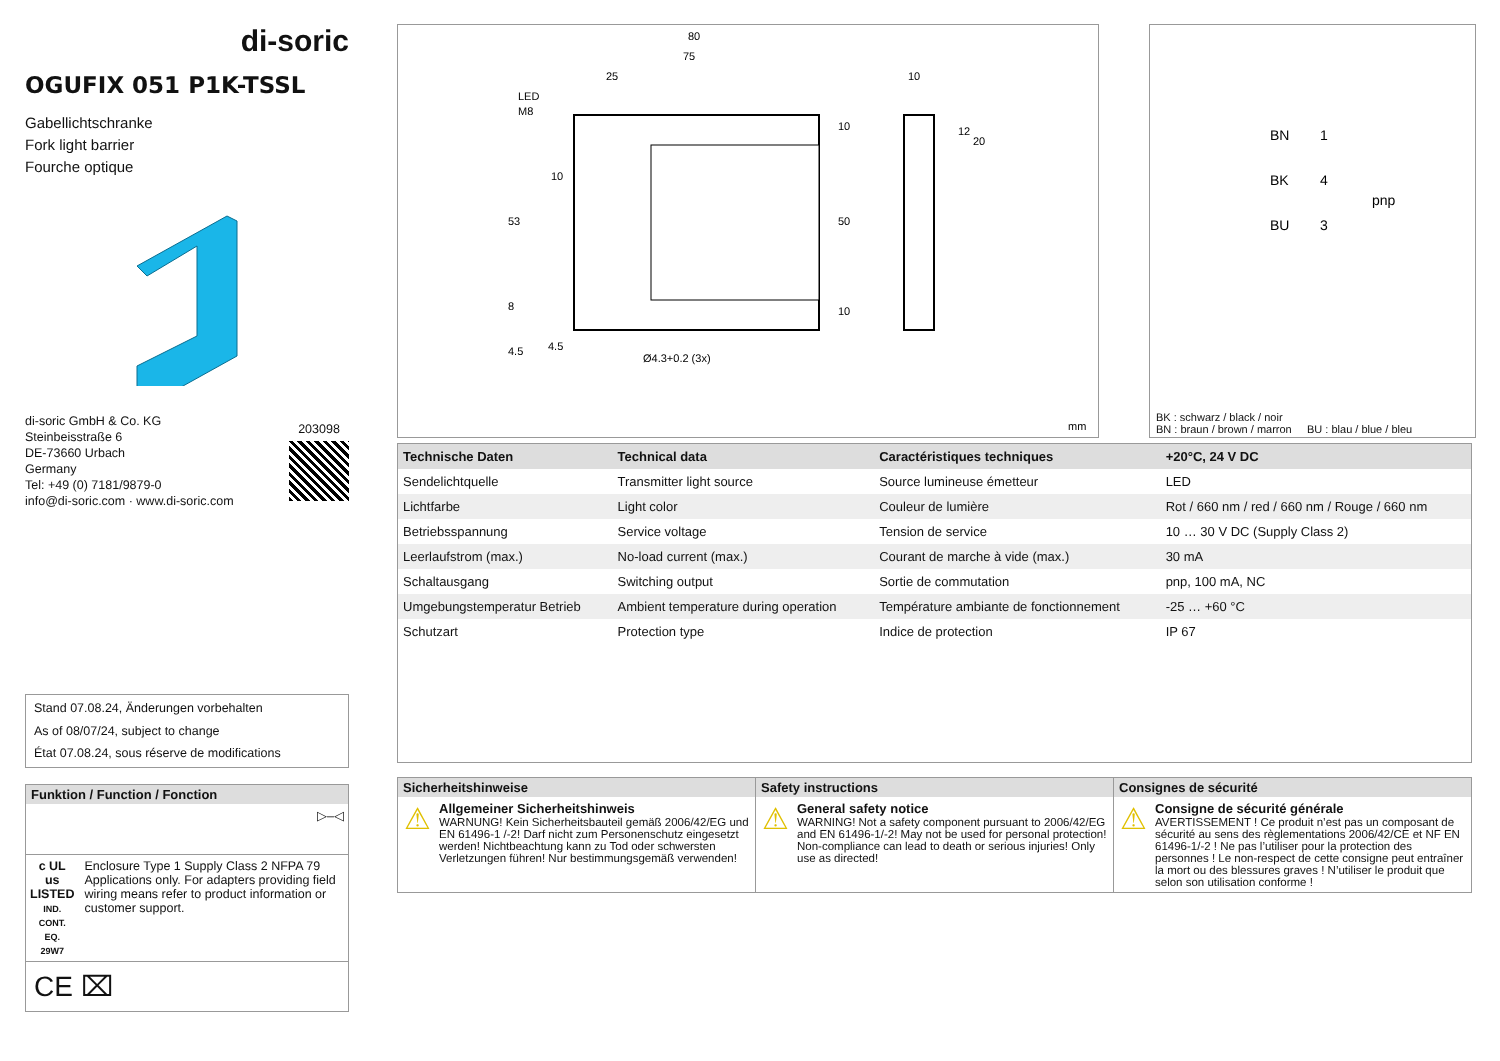di-soric
OGUFIX 051 P1K-TSSL
Gabellichtschranke
Fork light barrier
Fourche optique
di-soric GmbH & Co. KG
Steinbeisstraße 6
DE-73660 Urbach
Germany
Tel: +49 (0) 7181/9879-0
info@di-soric.com · www.di-soric.com
203098
Stand 07.08.24, Änderungen vorbehalten
As of 08/07/24, subject to change
État 07.08.24, sous réserve de modifications
Funktion / Function / Fonction
▷–◁
c UL us
LISTED
IND. CONT. EQ.
29W7
Enclosure Type 1 Supply Class 2 NFPA 79 Applications only. For adapters providing field wiring means refer to product information or customer support.
CE ⌧
80
75
25
LED
M8
10
53
50
10
10
8
4.5
4.5
Ø4.3+0.2 (3x)
10
12
20
mm
BN
1
BK
4
BU
3
pnp
BK : schwarz / black / noir
BN : braun / brown / marron BU : blau / blue / bleu
| Technische Daten | Technical data | Caractéristiques techniques | +20°C, 24 V DC |
| --- | --- | --- | --- |
| Sendelichtquelle | Transmitter light source | Source lumineuse émetteur | LED |
| Lichtfarbe | Light color | Couleur de lumière | Rot / 660 nm / red / 660 nm / Rouge / 660 nm |
| Betriebsspannung | Service voltage | Tension de service | 10 … 30 V DC (Supply Class 2) |
| Leerlaufstrom (max.) | No-load current (max.) | Courant de marche à vide (max.) | 30 mA |
| Schaltausgang | Switching output | Sortie de commutation | pnp, 100 mA, NC |
| Umgebungstemperatur Betrieb | Ambient temperature during operation | Température ambiante de fonctionnement | -25 … +60 °C |
| Schutzart | Protection type | Indice de protection | IP 67 |
Sicherheitshinweise
⚠
Allgemeiner Sicherheitshinweis
WARNUNG! Kein Sicherheitsbauteil gemäß 2006/42/EG und EN 61496-1 /-2! Darf nicht zum Personenschutz eingesetzt werden! Nichtbeachtung kann zu Tod oder schwersten Verletzungen führen! Nur bestimmungsgemäß verwenden!
Safety instructions
⚠
General safety notice
WARNING! Not a safety component pursuant to 2006/42/EG and EN 61496-1/-2! May not be used for personal protection! Non-compliance can lead to death or serious injuries! Only use as directed!
Consignes de sécurité
⚠
Consigne de sécurité générale
AVERTISSEMENT ! Ce produit n’est pas un composant de sécurité au sens des règlementations 2006/42/CE et NF EN 61496-1/-2 ! Ne pas l’utiliser pour la protection des personnes ! Le non-respect de cette consigne peut entraîner la mort ou des blessures graves ! N’utiliser le produit que selon son utilisation conforme !